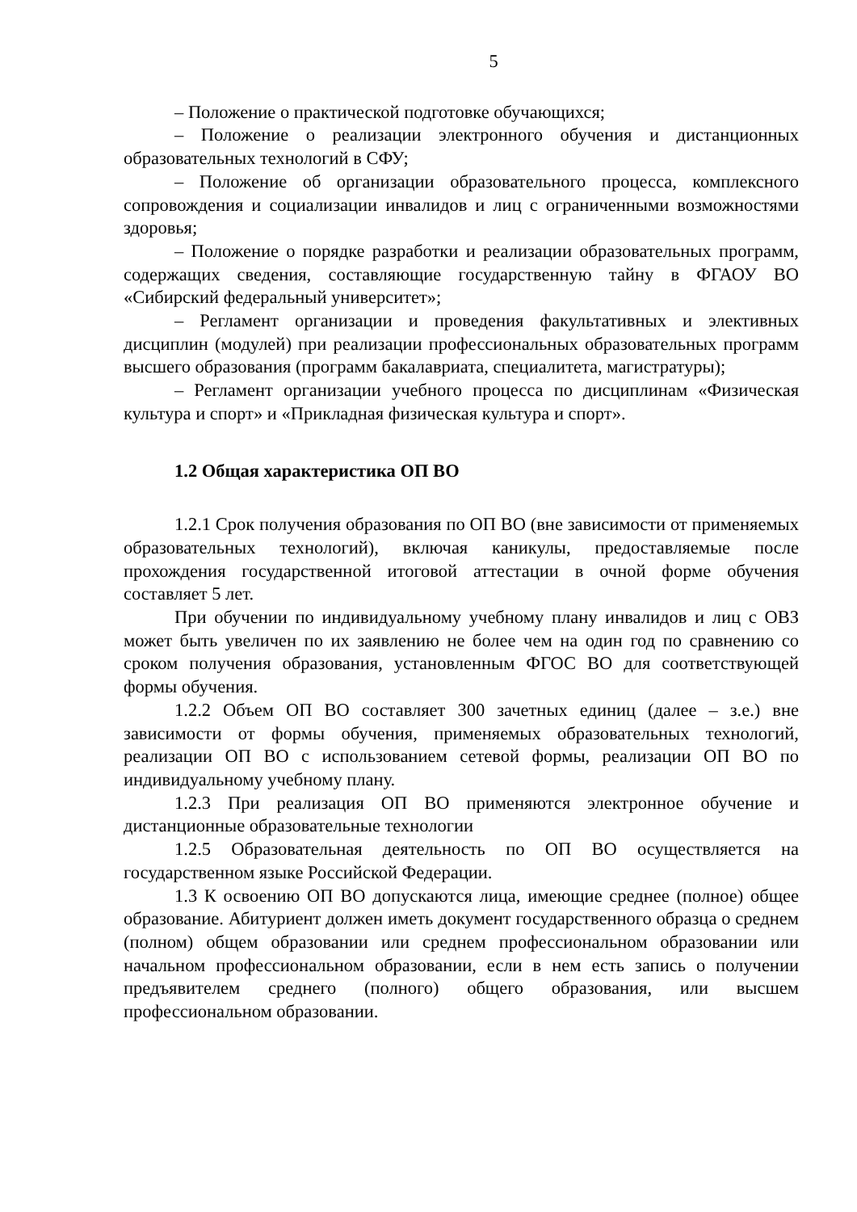5
– Положение о практической подготовке обучающихся;
– Положение о реализации электронного обучения и дистанционных образовательных технологий в СФУ;
– Положение об организации образовательного процесса, комплексного сопровождения и социализации инвалидов и лиц с ограниченными возможностями здоровья;
– Положение о порядке разработки и реализации образовательных программ, содержащих сведения, составляющие государственную тайну в ФГАОУ ВО «Сибирский федеральный университет»;
– Регламент организации и проведения факультативных и элективных дисциплин (модулей) при реализации профессиональных образовательных программ высшего образования (программ бакалавриата, специалитета, магистратуры);
– Регламент организации учебного процесса по дисциплинам «Физическая культура и спорт» и «Прикладная физическая культура и спорт».
1.2 Общая характеристика ОП ВО
1.2.1 Срок получения образования по ОП ВО (вне зависимости от применяемых образовательных технологий), включая каникулы, предоставляемые после прохождения государственной итоговой аттестации в очной форме обучения составляет 5 лет.
При обучении по индивидуальному учебному плану инвалидов и лиц с ОВЗ может быть увеличен по их заявлению не более чем на один год по сравнению со сроком получения образования, установленным ФГОС ВО для соответствующей формы обучения.
1.2.2 Объем ОП ВО составляет 300 зачетных единиц (далее – з.е.) вне зависимости от формы обучения, применяемых образовательных технологий, реализации ОП ВО с использованием сетевой формы, реализации ОП ВО по индивидуальному учебному плану.
1.2.3 При реализация ОП ВО применяются электронное обучение и дистанционные образовательные технологии
1.2.5 Образовательная деятельность по ОП ВО осуществляется на государственном языке Российской Федерации.
1.3 К освоению ОП ВО допускаются лица, имеющие среднее (полное) общее образование. Абитуриент должен иметь документ государственного образца о среднем (полном) общем образовании или среднем профессиональном образовании или начальном профессиональном образовании, если в нем есть запись о получении предъявителем среднего (полного) общего образования, или высшем профессиональном образовании.